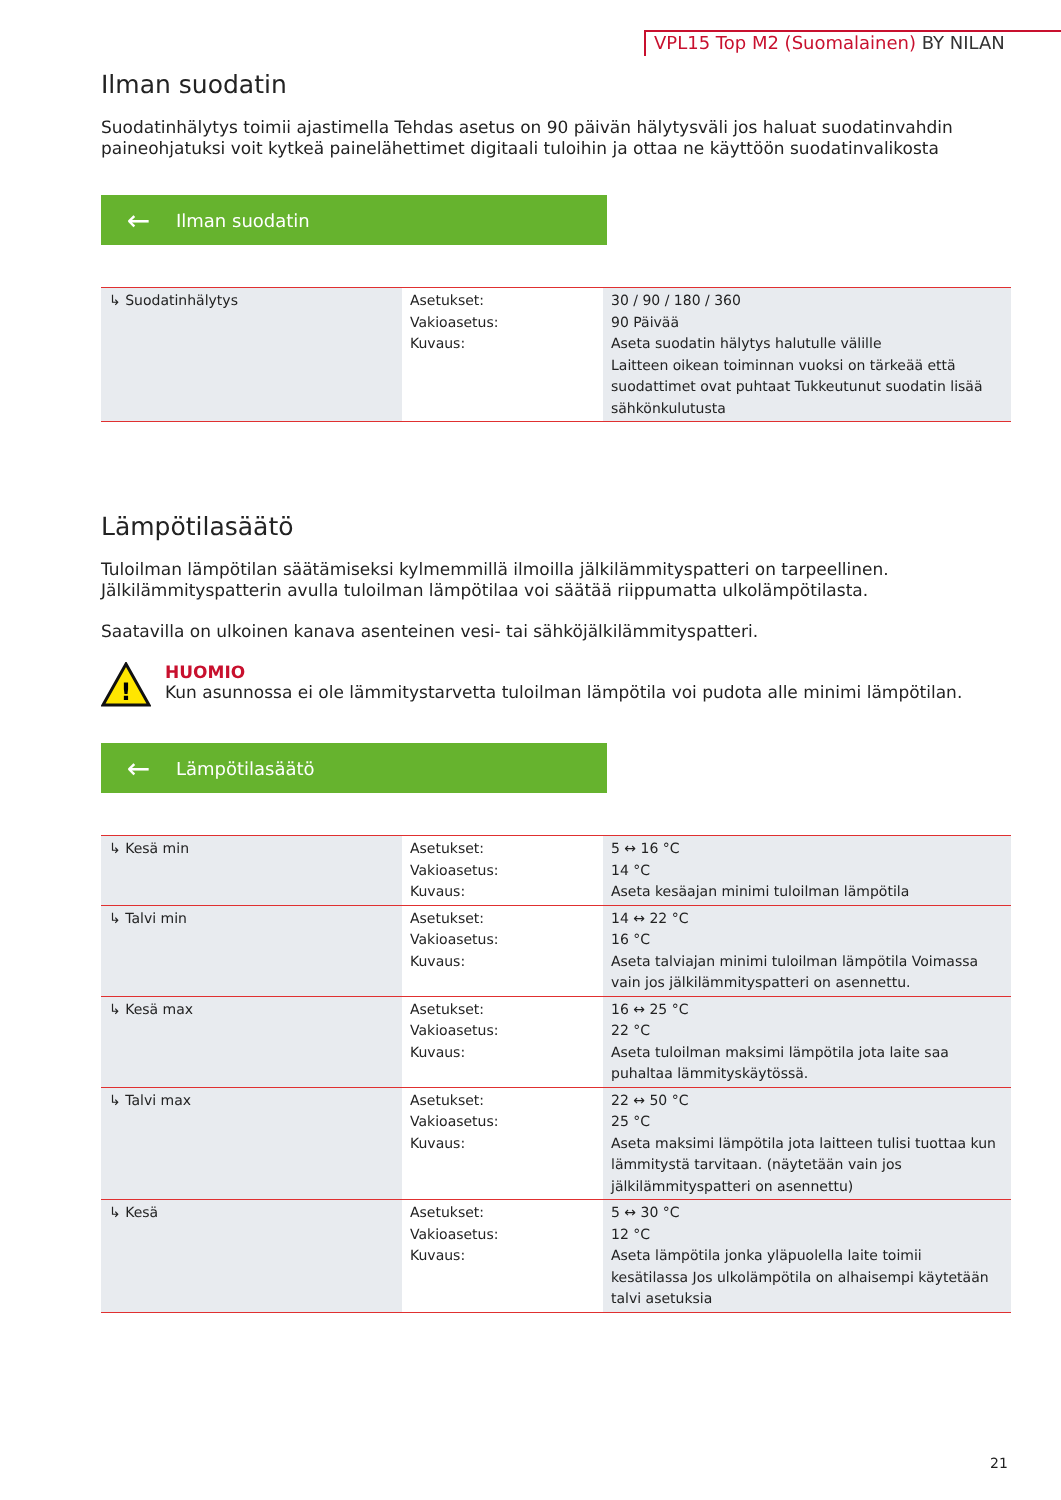VPL15 Top M2 (Suomalainen) BY NILAN
Ilman suodatin
Suodatinhälytys toimii ajastimella Tehdas asetus on 90 päivän hälytysväli jos haluat suodatinvahdin paineohjatuksi voit kytkeä painelähettimet digitaali tuloihin ja ottaa ne käyttöön suodatinvalikosta
← Ilman suodatin
| ↳ Suodatinhälytys | Asetukset: Vakioasetus: Kuvaus: | 30 / 90 / 180 / 360 90 Päivää Aseta suodatin hälytys halutulle välille Laitteen oikean toiminnan vuoksi on tärkeää että suodattimet ovat puhtaat Tukkeutunut suodatin lisää sähkönkulutusta |
Lämpötilasäätö
Tuloilman lämpötilan säätämiseksi kylmemmillä ilmoilla jälkilämmityspatteri on tarpeellinen. Jälkilämmityspatterin avulla tuloilman lämpötilaa voi säätää riippumatta ulkolämpötilasta.
Saatavilla on ulkoinen kanava asenteinen vesi- tai sähköjälkilämmityspatteri.
!
HUOMIO
Kun asunnossa ei ole lämmitystarvetta tuloilman lämpötila voi pudota alle minimi lämpötilan.
← Lämpötilasäätö
| ↳ Kesä min | Asetukset: Vakioasetus: Kuvaus: | 5 ↔ 16 °C 14 °C Aseta kesäajan minimi tuloilman lämpötila |
| ↳ Talvi min | Asetukset: Vakioasetus: Kuvaus: | 14 ↔ 22 °C 16 °C Aseta talviajan minimi tuloilman lämpötila Voimassa vain jos jälkilämmityspatteri on asennettu. |
| ↳ Kesä max | Asetukset: Vakioasetus: Kuvaus: | 16 ↔ 25 °C 22 °C Aseta tuloilman maksimi lämpötila jota laite saa puhaltaa lämmityskäytössä. |
| ↳ Talvi max | Asetukset: Vakioasetus: Kuvaus: | 22 ↔ 50 °C 25 °C Aseta maksimi lämpötila jota laitteen tulisi tuottaa kun lämmitystä tarvitaan. (näytetään vain jos jälkilämmityspatteri on asennettu) |
| ↳ Kesä | Asetukset: Vakioasetus: Kuvaus: | 5 ↔ 30 °C 12 °C Aseta lämpötila jonka yläpuolella laite toimii kesätilassa Jos ulkolämpötila on alhaisempi käytetään talvi asetuksia |
21